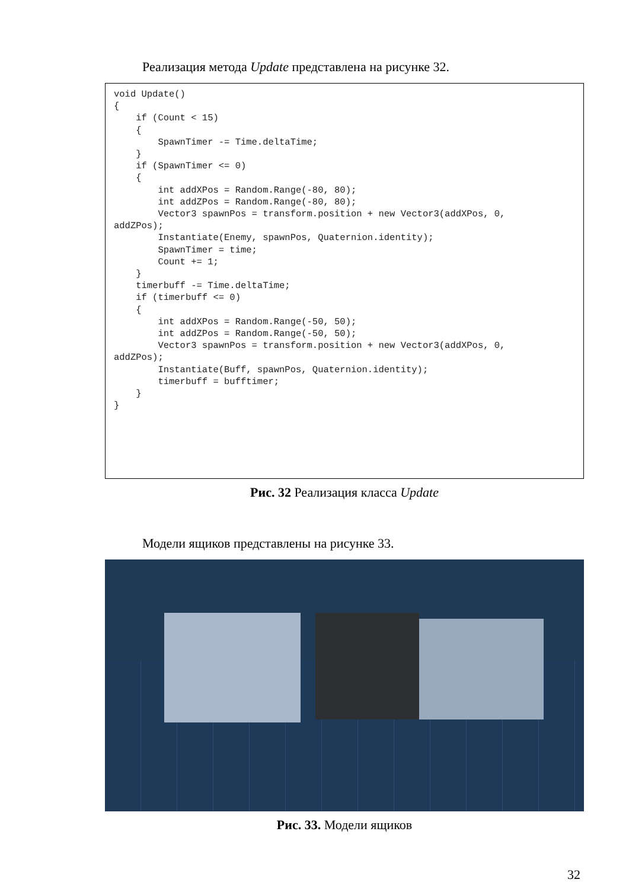Реализация метода Update представлена на рисунке 32.
void Update()
{
    if (Count < 15)
    {
        SpawnTimer -= Time.deltaTime;
    }
    if (SpawnTimer <= 0)
    {
        int addXPos = Random.Range(-80, 80);
        int addZPos = Random.Range(-80, 80);
        Vector3 spawnPos = transform.position + new Vector3(addXPos, 0,
addZPos);
        Instantiate(Enemy, spawnPos, Quaternion.identity);
        SpawnTimer = time;
        Count += 1;
    }
    timerbuff -= Time.deltaTime;
    if (timerbuff <= 0)
    {
        int addXPos = Random.Range(-50, 50);
        int addZPos = Random.Range(-50, 50);
        Vector3 spawnPos = transform.position + new Vector3(addXPos, 0,
addZPos);
        Instantiate(Buff, spawnPos, Quaternion.identity);
        timerbuff = bufftimer;
    }
}
Рис. 32 Реализация класса Update
Модели ящиков представлены на рисунке 33.
Рис. 33. Модели ящиков
32